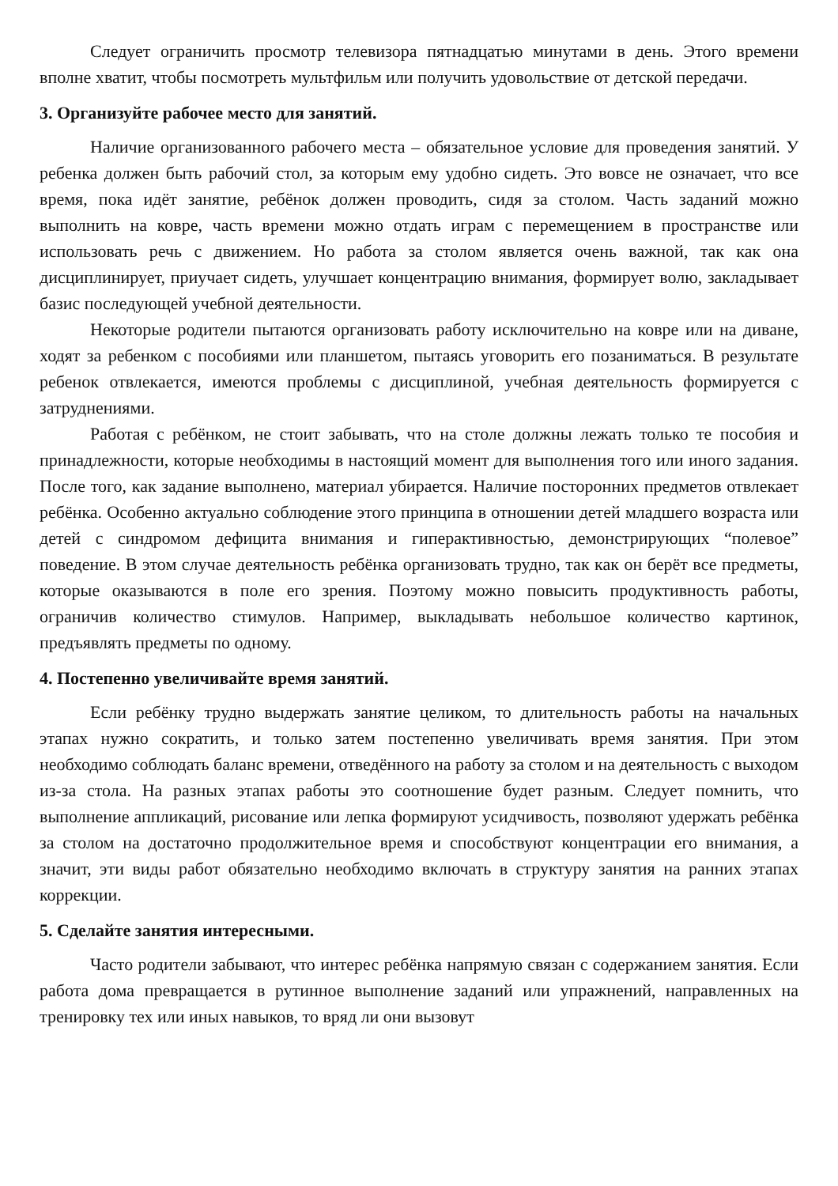Следует ограничить просмотр телевизора пятнадцатью минутами в день. Этого времени вполне хватит, чтобы посмотреть мультфильм или получить удовольствие от детской передачи.
3. Организуйте рабочее место для занятий.
Наличие организованного рабочего места – обязательное условие для проведения занятий. У ребенка должен быть рабочий стол, за которым ему удобно сидеть. Это вовсе не означает, что все время, пока идёт занятие, ребёнок должен проводить, сидя за столом. Часть заданий можно выполнить на ковре, часть времени можно отдать играм с перемещением в пространстве или использовать речь с движением. Но работа за столом является очень важной, так как она дисциплинирует, приучает сидеть, улучшает концентрацию внимания, формирует волю, закладывает базис последующей учебной деятельности.
Некоторые родители пытаются организовать работу исключительно на ковре или на диване, ходят за ребенком с пособиями или планшетом, пытаясь уговорить его позаниматься. В результате ребенок отвлекается, имеются проблемы с дисциплиной, учебная деятельность формируется с затруднениями.
Работая с ребёнком, не стоит забывать, что на столе должны лежать только те пособия и принадлежности, которые необходимы в настоящий момент для выполнения того или иного задания. После того, как задание выполнено, материал убирается. Наличие посторонних предметов отвлекает ребёнка. Особенно актуально соблюдение этого принципа в отношении детей младшего возраста или детей с синдромом дефицита внимания и гиперактивностью, демонстрирующих “полевое” поведение. В этом случае деятельность ребёнка организовать трудно, так как он берёт все предметы, которые оказываются в поле его зрения. Поэтому можно повысить продуктивность работы, ограничив количество стимулов. Например, выкладывать небольшое количество картинок, предъявлять предметы по одному.
4. Постепенно увеличивайте время занятий.
Если ребёнку трудно выдержать занятие целиком, то длительность работы на начальных этапах нужно сократить, и только затем постепенно увеличивать время занятия. При этом необходимо соблюдать баланс времени, отведённого на работу за столом и на деятельность с выходом из-за стола. На разных этапах работы это соотношение будет разным. Следует помнить, что выполнение аппликаций, рисование или лепка формируют усидчивость, позволяют удержать ребёнка за столом на достаточно продолжительное время и способствуют концентрации его внимания, а значит, эти виды работ обязательно необходимо включать в структуру занятия на ранних этапах коррекции.
5. Сделайте занятия интересными.
Часто родители забывают, что интерес ребёнка напрямую связан с содержанием занятия. Если работа дома превращается в рутинное выполнение заданий или упражнений, направленных на тренировку тех или иных навыков, то вряд ли они вызовут